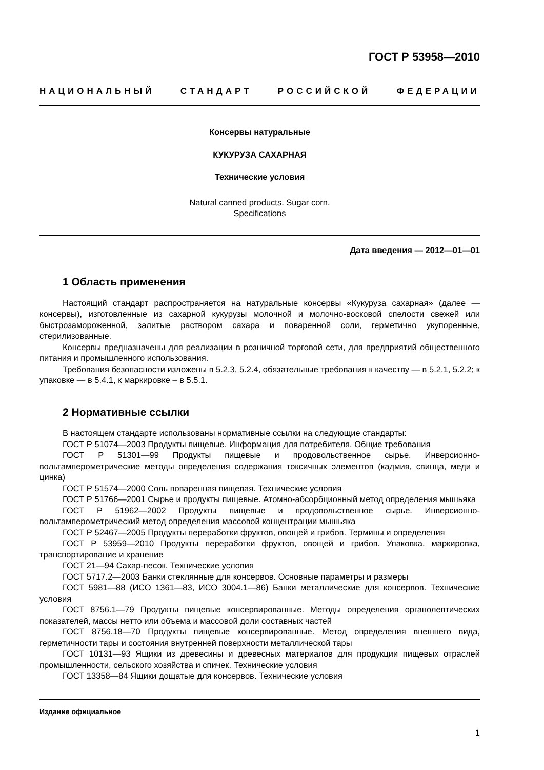ГОСТ Р 53958—2010
НАЦИОНАЛЬНЫЙ СТАНДАРТ РОССИЙСКОЙ ФЕДЕРАЦИИ
Консервы натуральные
КУКУРУЗА САХАРНАЯ
Технические условия
Natural canned products. Sugar corn.
Specifications
Дата введения — 2012—01—01
1 Область применения
Настоящий стандарт распространяется на натуральные консервы «Кукуруза сахарная» (далее — консервы), изготовленные из сахарной кукурузы молочной и молочно-восковой спелости свежей или быстрозамороженной, залитые раствором сахара и поваренной соли, герметично укупоренные, стерилизованные.
Консервы предназначены для реализации в розничной торговой сети, для предприятий общественного питания и промышленного использования.
Требования безопасности изложены в 5.2.3, 5.2.4, обязательные требования к качеству — в 5.2.1, 5.2.2; к упаковке — в 5.4.1, к маркировке – в 5.5.1.
2 Нормативные ссылки
В настоящем стандарте использованы нормативные ссылки на следующие стандарты:
ГОСТ Р 51074—2003 Продукты пищевые. Информация для потребителя. Общие требования
ГОСТ Р 51301—99 Продукты пищевые и продовольственное сырье. Инверсионно-вольтамперометрические методы определения содержания токсичных элементов (кадмия, свинца, меди и цинка)
ГОСТ Р 51574—2000 Соль поваренная пищевая. Технические условия
ГОСТ Р 51766—2001 Сырье и продукты пищевые. Атомно-абсорбционный метод определения мышьяка
ГОСТ Р 51962—2002 Продукты пищевые и продовольственное сырье. Инверсионно-вольтамперометрический метод определения массовой концентрации мышьяка
ГОСТ Р 52467—2005 Продукты переработки фруктов, овощей и грибов. Термины и определения
ГОСТ Р 53959—2010 Продукты переработки фруктов, овощей и грибов. Упаковка, маркировка, транспортирование и хранение
ГОСТ 21—94 Сахар-песок. Технические условия
ГОСТ 5717.2—2003 Банки стеклянные для консервов. Основные параметры и размеры
ГОСТ 5981—88 (ИСО 1361—83, ИСО 3004.1—86) Банки металлические для консервов. Технические условия
ГОСТ 8756.1—79 Продукты пищевые консервированные. Методы определения органолептических показателей, массы нетто или объема и массовой доли составных частей
ГОСТ 8756.18—70 Продукты пищевые консервированные. Метод определения внешнего вида, герметичности тары и состояния внутренней поверхности металлической тары
ГОСТ 10131—93 Ящики из древесины и древесных материалов для продукции пищевых отраслей промышленности, сельского хозяйства и спичек. Технические условия
ГОСТ 13358—84 Ящики дощатые для консервов. Технические условия
Издание официальное
1